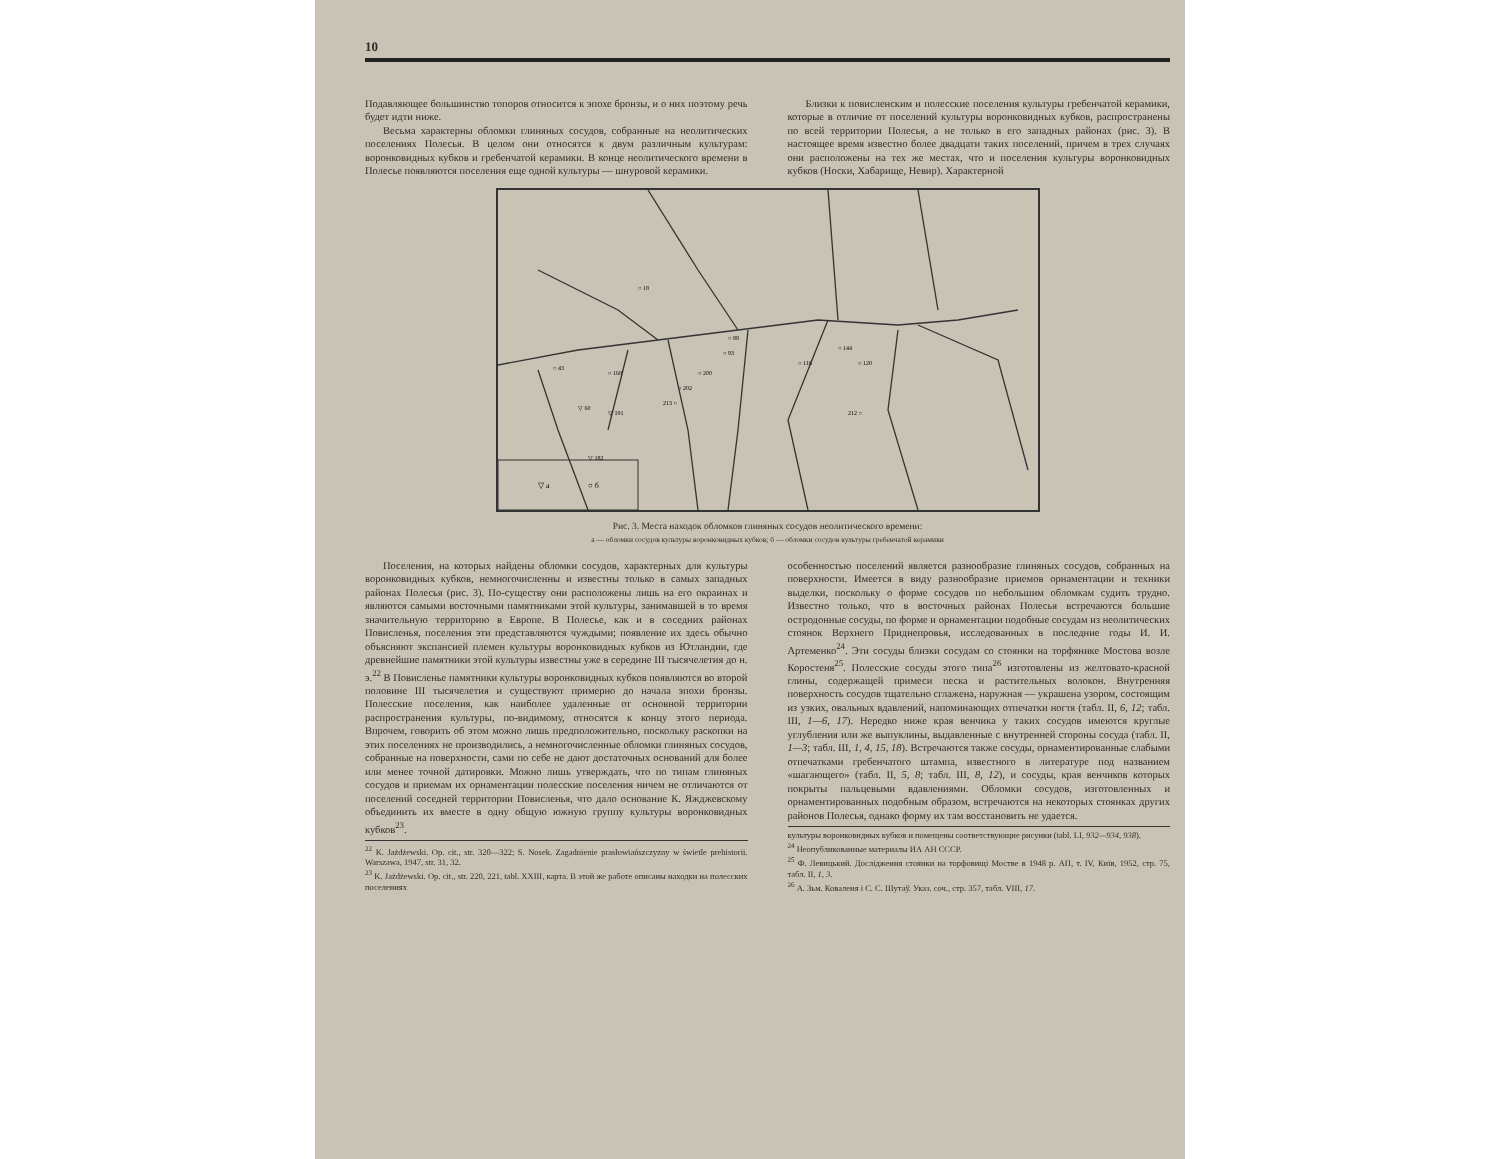10
Подавляющее большинство топоров относится к эпохе бронзы, и о них поэтому речь будет идти ниже.
Весьма характерны обломки глиняных сосудов, собранные на неолитических поселениях Полесья. В целом они относятся к двум различным культурам: воронковидных кубков и гребенчатой керамики. В конце неолитического времени в Полесье появляются поселения еще одной культуры — шнуровой керамики.
Близки к повисленским и полесские поселения культуры гребенчатой керамики, которые в отличие от поселений культуры воронковидных кубков, распространены по всей территории Полесья, а не только в его западных районах (рис. 3). В настоящее время известно более двадцати таких поселений, причем в трех случаях они расположены на тех же местах, что и поселения культуры воронковидных кубков (Носки, Хабарище, Невир). Характерной
▽ а
○ б
○ 18
○ 88
○ 93
○ 43
○ 168
▽ 60
○ 144
○ 120
○ 116
○ 202
○ 200
213 ○
212 ○
▽ 191
▽ 182
Рис. 3. Места находок обломков глиняных сосудов неолитического времени:
а — обломки сосудов культуры воронковидных кубков; б — обломки сосудов культуры гребенчатой керамики
Поселения, на которых найдены обломки сосудов, характерных для культуры воронковидных кубков, немногочисленны и известны только в самых западных районах Полесья (рис. 3). По-существу они расположены лишь на его окраинах и являются самыми восточными памятниками этой культуры, занимавшей в то время значительную территорию в Европе. В Полесье, как и в соседних районах Повисленья, поселения эти представляются чуждыми; появление их здесь обычно объясняют экспансией племен культуры воронковидных кубков из Ютландии, где древнейшие памятники этой культуры известны уже в середине III тысячелетия до н. э.<sup>22</sup> В Повисленье памятники культуры воронковидных кубков появляются во второй половине III тысячелетия и существуют примерно до начала эпохи бронзы. Полесские поселения, как наиболее удаленные от основной территории распространения культуры, по-видимому, относятся к концу этого периода. Впрочем, говорить об этом можно лишь предположительно, поскольку раскопки на этих поселениях не производились, а немногочисленные обломки глиняных сосудов, собранные на поверхности, сами по себе не дают достаточных оснований для более или менее точной датировки. Можно лишь утверждать, что по типам глиняных сосудов и приемам их орнаментации полесские поселения ничем не отличаются от поселений соседней территории Повисленья, что дало основание К. Яжджевскому объединить их вместе в одну общую южную группу культуры воронковидных кубков<sup>23</sup>.
<sup>22</sup> K. Jażdżewski. Op. cit., str. 320—322; S. Nosek. Zagadnienie prasłowiańszczyzny w świetle prehistorii. Warszawa, 1947, str. 31, 32.
<sup>23</sup> K. Jażdżewski. Op. cit., str. 220, 221, tabl. XXIII, карта. В этой же работе описаны находки на полесских поселениях
особенностью поселений является разнообразие глиняных сосудов, собранных на поверхности. Имеется в виду разнообразие приемов орнаментации и техники выделки, поскольку о форме сосудов по небольшим обломкам судить трудно. Известно только, что в восточных районах Полесья встречаются большие остродонные сосуды, по форме и орнаментации подобные сосудам из неолитических стоянок Верхнего Приднепровья, исследованных в последние годы И. И. Артеменко<sup>24</sup>. Эти сосуды близки сосудам со стоянки на торфянике Мостова возле Коростеня<sup>25</sup>. Полесские сосуды этого типа<sup>26</sup> изготовлены из желтовато-красной глины, содержащей примеси песка и растительных волокон. Внутренняя поверхность сосудов тщательно сглажена, наружная — украшена узором, состоящим из узких, овальных вдавлений, напоминающих отпечатки ногтя (табл. II, 6, 12; табл. III, 1—6, 17). Нередко ниже края венчика у таких сосудов имеются круглые углубления или же выпуклины, выдавленные с внутренней стороны сосуда (табл. II, 1—3; табл. III, 1, 4, 15, 18). Встречаются также сосуды, орнаментированные слабыми отпечатками гребенчатого штампа, известного в литературе под названием «шагающего» (табл. II, 5, 8; табл. III, 8, 12), и сосуды, края венчиков которых покрыты пальцевыми вдавлениями. Обломки сосудов, изготовленных и орнаментированных подобным образом, встречаются на некоторых стоянках других районов Полесья, однако форму их там восстановить не удается.
культуры воронковидных кубков и помещены соответствующие рисунки (tabl. LI, 932—934, 938).
<sup>24</sup> Неопубликованные материалы ИА АН СССР.
<sup>25</sup> Ф. Левицький. Дослідження стоянки на торфовищі Мостве в 1948 р. АП, т. IV, Київ, 1952, стр. 75, табл. II, 1, 3.
<sup>26</sup> А. Зьм. Коваленя і С. С. Шутаў. Указ. соч., стр. 357, табл. VIII, 17.